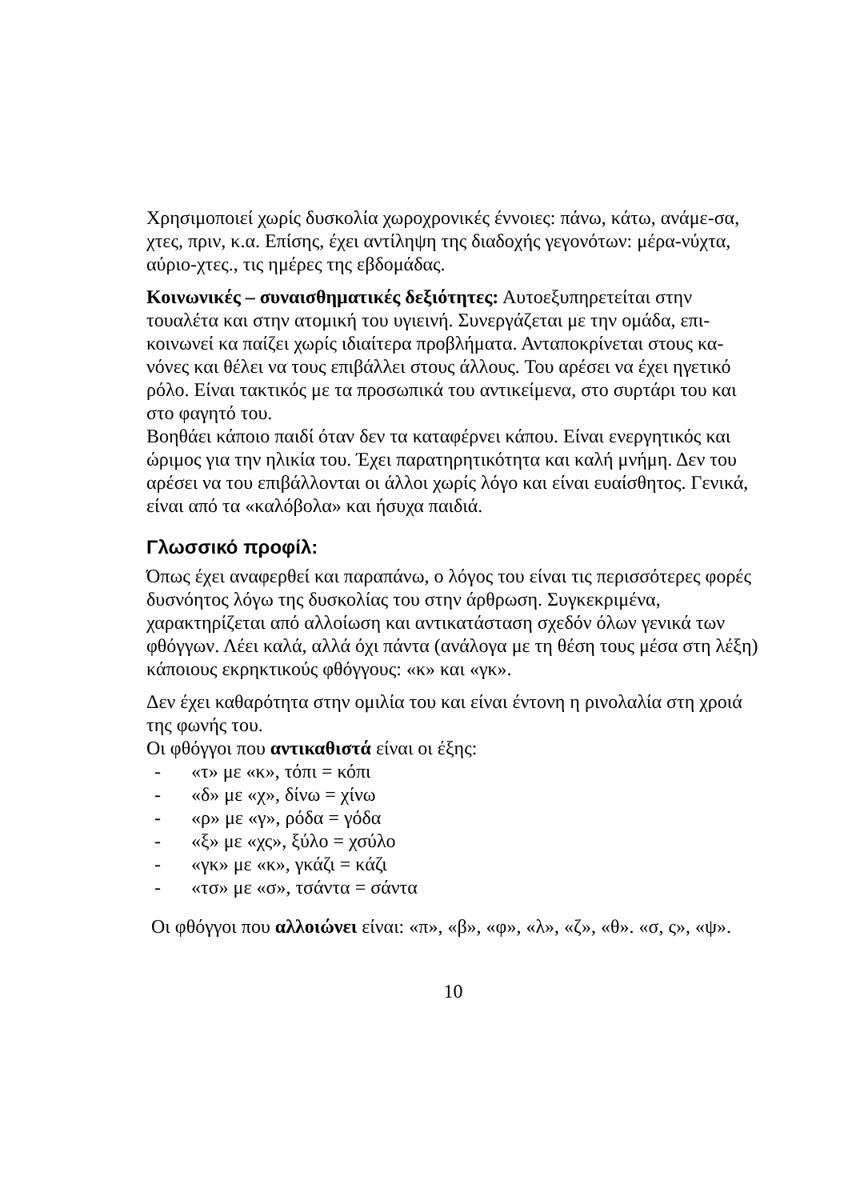Χρησιμοποιεί χωρίς δυσκολία χωροχρονικές έννοιες: πάνω, κάτω, ανάμε-σα, χτες, πριν, κ.α. Επίσης, έχει αντίληψη της διαδοχής γεγονότων: μέρα-νύχτα, αύριο-χτες., τις ημέρες της εβδομάδας.
Κοινωνικές – συναισθηματικές δεξιότητες: Αυτοεξυπηρετείται στην τουαλέτα και στην ατομική του υγιεινή. Συνεργάζεται με την ομάδα, επι-κοινωνεί κα παίζει χωρίς ιδιαίτερα προβλήματα. Ανταποκρίνεται στους κα-νόνες και θέλει να τους επιβάλλει στους άλλους. Του αρέσει να έχει ηγετικό ρόλο. Είναι τακτικός με τα προσωπικά του αντικείμενα, στο συρτάρι του και στο φαγητό του.
Βοηθάει κάποιο παιδί όταν δεν τα καταφέρνει κάπου. Είναι ενεργητικός και ώριμος για την ηλικία του. Έχει παρατηρητικότητα και καλή μνήμη. Δεν του αρέσει να του επιβάλλονται οι άλλοι χωρίς λόγο και είναι ευαίσθητος. Γενικά, είναι από τα «καλόβολα» και ήσυχα παιδιά.
Γλωσσικό προφίλ:
Όπως έχει αναφερθεί και παραπάνω, ο λόγος του είναι τις περισσότερες φορές δυσνόητος λόγω της δυσκολίας του στην άρθρωση. Συγκεκριμένα, χαρακτηρίζεται από αλλοίωση και αντικατάσταση σχεδόν όλων γενικά των φθόγγων. Λέει καλά, αλλά όχι πάντα (ανάλογα με τη θέση τους μέσα στη λέξη) κάποιους εκρηκτικούς φθόγγους: «κ» και «γκ».
Δεν έχει καθαρότητα στην ομιλία του και είναι έντονη η ρινολαλία στη χροιά της φωνής του.
Οι φθόγγοι που αντικαθιστά είναι οι έξης:
- «τ» με «κ», τόπι = κόπι
- «δ» με «χ», δίνω = χίνω
- «ρ» με «γ», ρόδα = γόδα
- «ξ» με «χς», ξύλο = χσύλο
- «γκ» με «κ», γκάζι = κάζι
- «τσ» με «σ», τσάντα = σάντα
Οι φθόγγοι που αλλοιώνει είναι: «π», «β», «φ», «λ», «ζ», «θ». «σ, ς», «ψ».
10